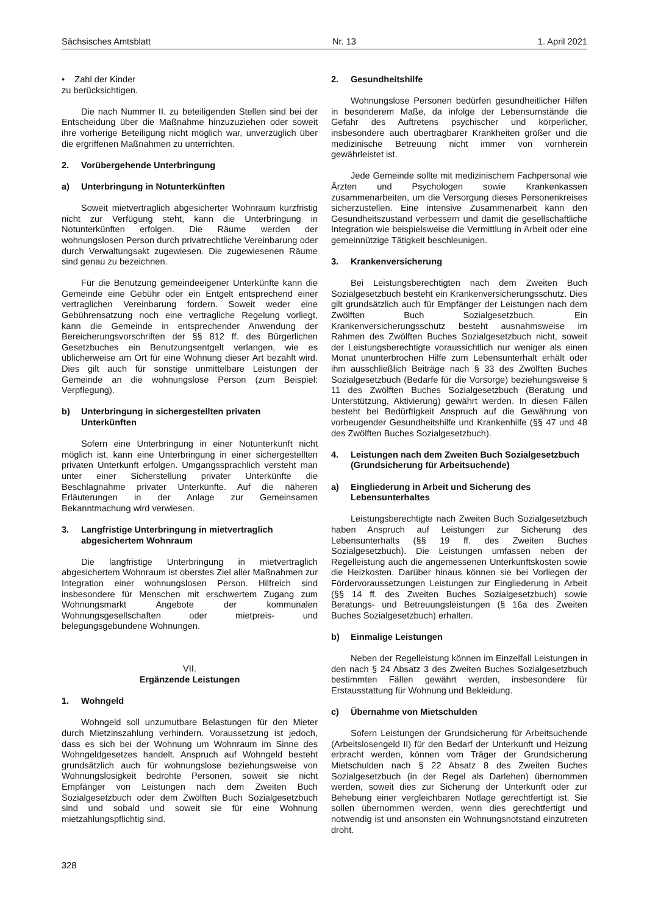Sächsisches Amtsblatt Nr. 13 1. April 2021
• Zahl der Kinder
zu berücksichtigen.
Die nach Nummer II. zu beteiligenden Stellen sind bei der Entscheidung über die Maßnahme hinzuzuziehen oder soweit ihre vorherige Beteiligung nicht möglich war, unverzüglich über die ergriffenen Maßnahmen zu unterrichten.
2. Vorübergehende Unterbringung
a) Unterbringung in Notunterkünften
Soweit mietvertraglich abgesicherter Wohnraum kurzfristig nicht zur Verfügung steht, kann die Unterbringung in Notunterkünften erfolgen. Die Räume werden der wohnungslosen Person durch privatrechtliche Vereinbarung oder durch Verwaltungsakt zugewiesen. Die zugewiesenen Räume sind genau zu bezeichnen.
Für die Benutzung gemeindeeigener Unterkünfte kann die Gemeinde eine Gebühr oder ein Entgelt entsprechend einer vertraglichen Vereinbarung fordern. Soweit weder eine Gebührensatzung noch eine vertragliche Regelung vorliegt, kann die Gemeinde in entsprechender Anwendung der Bereicherungsvorschriften der §§ 812 ff. des Bürgerlichen Gesetzbuches ein Benutzungsentgelt verlangen, wie es üblicherweise am Ort für eine Wohnung dieser Art bezahlt wird. Dies gilt auch für sonstige unmittelbare Leistungen der Gemeinde an die wohnungslose Person (zum Beispiel: Verpflegung).
b) Unterbringung in sichergestellten privaten Unterkünften
Sofern eine Unterbringung in einer Notunterkunft nicht möglich ist, kann eine Unterbringung in einer sichergestellten privaten Unterkunft erfolgen. Umgangssprachlich versteht man unter einer Sicherstellung privater Unterkünfte die Beschlagnahme privater Unterkünfte. Auf die näheren Erläuterungen in der Anlage zur Gemeinsamen Bekanntmachung wird verwiesen.
3. Langfristige Unterbringung in mietvertraglich abgesichertem Wohnraum
Die langfristige Unterbringung in mietvertraglich abgesichertem Wohnraum ist oberstes Ziel aller Maßnahmen zur Integration einer wohnungslosen Person. Hilfreich sind insbesondere für Menschen mit erschwertem Zugang zum Wohnungsmarkt Angebote der kommunalen Wohnungsgesellschaften oder mietpreis- und belegungsgebundene Wohnungen.
VII.
Ergänzende Leistungen
1. Wohngeld
Wohngeld soll unzumutbare Belastungen für den Mieter durch Mietzinszahlung verhindern. Voraussetzung ist jedoch, dass es sich bei der Wohnung um Wohnraum im Sinne des Wohngeldgesetzes handelt. Anspruch auf Wohngeld besteht grundsätzlich auch für wohnungslose beziehungsweise von Wohnungslosigkeit bedrohte Personen, soweit sie nicht Empfänger von Leistungen nach dem Zweiten Buch Sozialgesetzbuch oder dem Zwölften Buch Sozialgesetzbuch sind und sobald und soweit sie für eine Wohnung mietzahlungspflichtig sind.
2. Gesundheitshilfe
Wohnungslose Personen bedürfen gesundheitlicher Hilfen in besonderem Maße, da infolge der Lebensumstände die Gefahr des Auftretens psychischer und körperlicher, insbesondere auch übertragbarer Krankheiten größer und die medizinische Betreuung nicht immer von vornherein gewährleistet ist.
Jede Gemeinde sollte mit medizinischem Fachpersonal wie Ärzten und Psychologen sowie Krankenkassen zusammenarbeiten, um die Versorgung dieses Personenkreises sicherzustellen. Eine intensive Zusammenarbeit kann den Gesundheitszustand verbessern und damit die gesellschaftliche Integration wie beispielsweise die Vermittlung in Arbeit oder eine gemeinnützige Tätigkeit beschleunigen.
3. Krankenversicherung
Bei Leistungsberechtigten nach dem Zweiten Buch Sozialgesetzbuch besteht ein Krankenversicherungsschutz. Dies gilt grundsätzlich auch für Empfänger der Leistungen nach dem Zwölften Buch Sozialgesetzbuch. Ein Krankenversicherungsschutz besteht ausnahmsweise im Rahmen des Zwölften Buches Sozialgesetzbuch nicht, soweit der Leistungsberechtigte voraussichtlich nur weniger als einen Monat ununterbrochen Hilfe zum Lebensunterhalt erhält oder ihm ausschließlich Beiträge nach § 33 des Zwölften Buches Sozialgesetzbuch (Bedarfe für die Vorsorge) beziehungsweise § 11 des Zwölften Buches Sozialgesetzbuch (Beratung und Unterstützung, Aktivierung) gewährt werden. In diesen Fällen besteht bei Bedürftigkeit Anspruch auf die Gewährung von vorbeugender Gesundheitshilfe und Krankenhilfe (§§ 47 und 48 des Zwölften Buches Sozialgesetzbuch).
4. Leistungen nach dem Zweiten Buch Sozialgesetzbuch (Grundsicherung für Arbeitsuchende)
a) Eingliederung in Arbeit und Sicherung des Lebensunterhaltes
Leistungsberechtigte nach Zweiten Buch Sozialgesetzbuch haben Anspruch auf Leistungen zur Sicherung des Lebensunterhalts (§§ 19 ff. des Zweiten Buches Sozialgesetzbuch). Die Leistungen umfassen neben der Regelleistung auch die angemessenen Unterkunftskosten sowie die Heizkosten. Darüber hinaus können sie bei Vorliegen der Fördervoraussetzungen Leistungen zur Eingliederung in Arbeit (§§ 14 ff. des Zweiten Buches Sozialgesetzbuch) sowie Beratungs- und Betreuungsleistungen (§ 16a des Zweiten Buches Sozialgesetzbuch) erhalten.
b) Einmalige Leistungen
Neben der Regelleistung können im Einzelfall Leistungen in den nach § 24 Absatz 3 des Zweiten Buches Sozialgesetzbuch bestimmten Fällen gewährt werden, insbesondere für Erstausstattung für Wohnung und Bekleidung.
c) Übernahme von Mietschulden
Sofern Leistungen der Grundsicherung für Arbeitsuchende (Arbeitslosengeld II) für den Bedarf der Unterkunft und Heizung erbracht werden, können vom Träger der Grundsicherung Mietschulden nach § 22 Absatz 8 des Zweiten Buches Sozialgesetzbuch (in der Regel als Darlehen) übernommen werden, soweit dies zur Sicherung der Unterkunft oder zur Behebung einer vergleichbaren Notlage gerechtfertigt ist. Sie sollen übernommen werden, wenn dies gerechtfertigt und notwendig ist und ansonsten ein Wohnungsnotstand einzutreten droht.
328